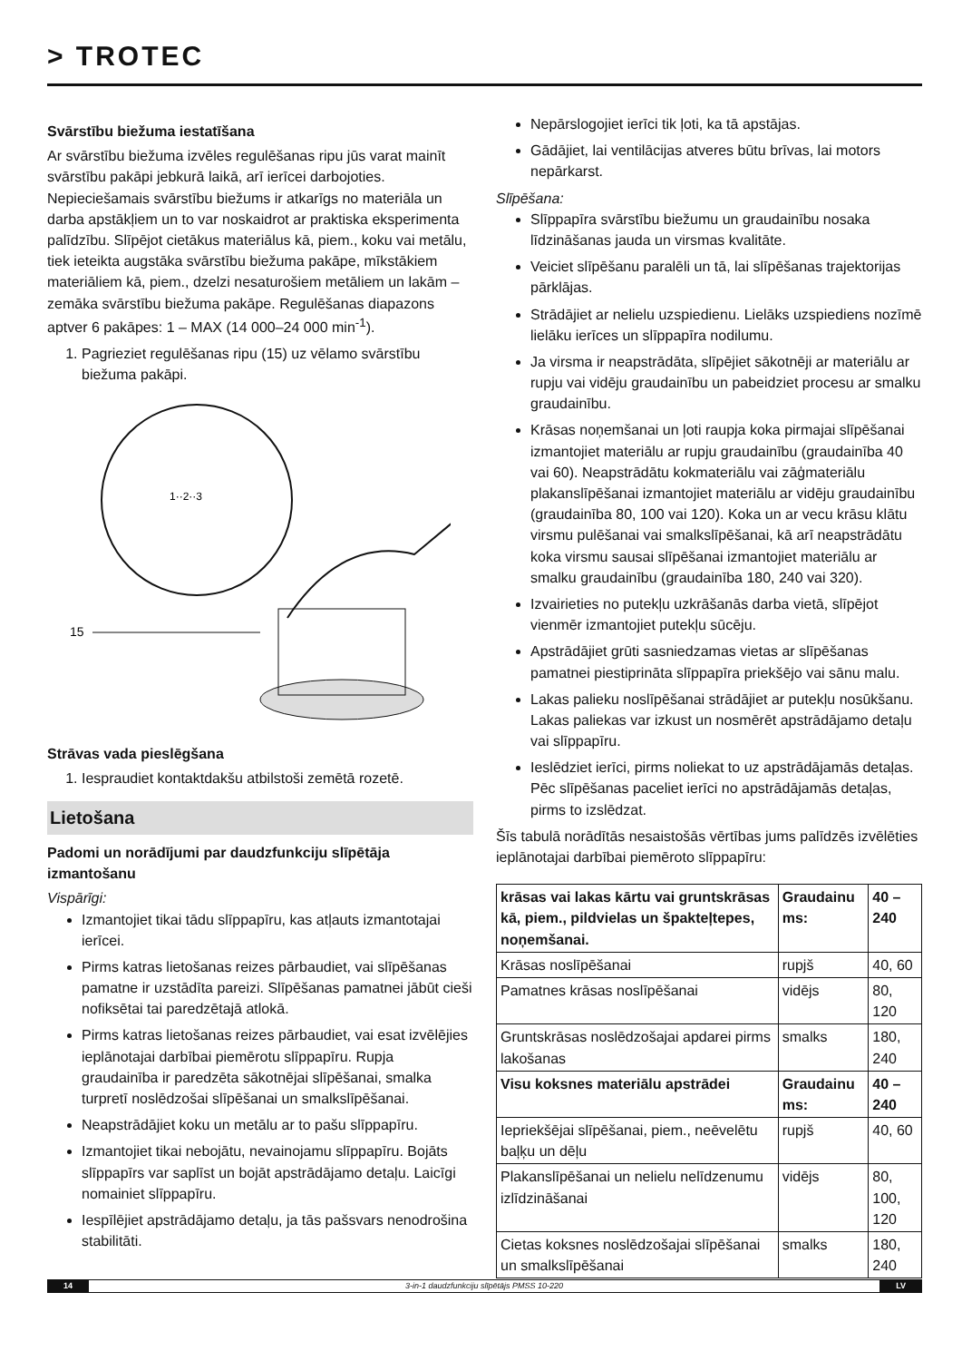> TROTEC
Svārstību biežuma iestatīšana
Ar svārstību biežuma izvēles regulēšanas ripu jūs varat mainīt svārstību pakāpi jebkurā laikā, arī ierīcei darbojoties. Nepieciešamais svārstību biežums ir atkarīgs no materiāla un darba apstākļiem un to var noskaidrot ar praktiska eksperimenta palīdzību. Slīpējot cietākus materiālus kā, piem., koku vai metālu, tiek ieteikta augstāka svārstību biežuma pakāpe, mīkstākiem materiāliem kā, piem., dzelzi nesaturošiem metāliem un lakām – zemāka svārstību biežuma pakāpe. Regulēšanas diapazons aptver 6 pakāpes: 1 – MAX (14 000–24 000 min<sup>-1</sup>).
1. Pagrieziet regulēšanas ripu (15) uz vēlamo svārstību biežuma pakāpi.
1··2··3
15
Strāvas vada pieslēgšana
1. Iespraudiet kontaktdakšu atbilstoši zemētā rozetē.
Lietošana
Padomi un norādījumi par daudzfunkciju slīpētāja izmantošanu
Vispārīgi:
Izmantojiet tikai tādu slīppapīru, kas atļauts izmantotajai ierīcei.
Pirms katras lietošanas reizes pārbaudiet, vai slīpēšanas pamatne ir uzstādīta pareizi. Slīpēšanas pamatnei jābūt cieši nofiksētai tai paredzētajā atlokā.
Pirms katras lietošanas reizes pārbaudiet, vai esat izvēlējies ieplānotajai darbībai piemērotu slīppapīru. Rupja graudainība ir paredzēta sākotnējai slīpēšanai, smalka turpretī noslēdzošai slīpēšanai un smalkslīpēšanai.
Neapstrādājiet koku un metālu ar to pašu slīppapīru.
Izmantojiet tikai nebojātu, nevainojamu slīppapīru. Bojāts slīppapīrs var saplīst un bojāt apstrādājamo detaļu. Laicīgi nomainiet slīppapīru.
Iespīlējiet apstrādājamo detaļu, ja tās pašsvars nenodrošina stabilitāti.
Nepārslogojiet ierīci tik ļoti, ka tā apstājas.
Gādājiet, lai ventilācijas atveres būtu brīvas, lai motors nepārkarst.
Slīpēšana:
Slīppapīra svārstību biežumu un graudainību nosaka līdzināšanas jauda un virsmas kvalitāte.
Veiciet slīpēšanu paralēli un tā, lai slīpēšanas trajektorijas pārklājas.
Strādājiet ar nelielu uzspiedienu. Lielāks uzspiediens nozīmē lielāku ierīces un slīppapīra nodilumu.
Ja virsma ir neapstrādāta, slīpējiet sākotnēji ar materiālu ar rupju vai vidēju graudainību un pabeidziet procesu ar smalku graudainību.
Krāsas noņemšanai un ļoti raupja koka pirmajai slīpēšanai izmantojiet materiālu ar rupju graudainību (graudainība 40 vai 60). Neapstrādātu kokmateriālu vai zāģmateriālu plakanslīpēšanai izmantojiet materiālu ar vidēju graudainību (graudainība 80, 100 vai 120). Koka un ar vecu krāsu klātu virsmu pulēšanai vai smalkslīpēšanai, kā arī neapstrādātu koka virsmu sausai slīpēšanai izmantojiet materiālu ar smalku graudainību (graudainība 180, 240 vai 320).
Izvairieties no putekļu uzkrāšanās darba vietā, slīpējot vienmēr izmantojiet putekļu sūcēju.
Apstrādājiet grūti sasniedzamas vietas ar slīpēšanas pamatnei piestiprināta slīppapīra priekšējo vai sānu malu.
Lakas palieku noslīpēšanai strādājiet ar putekļu nosūkšanu. Lakas paliekas var izkust un nosmērēt apstrādājamo detaļu vai slīppapīru.
Ieslēdziet ierīci, pirms noliekat to uz apstrādājamās detaļas. Pēc slīpēšanas paceliet ierīci no apstrādājamās detaļas, pirms to izslēdzat.
Šīs tabulā norādītās nesaistošās vērtības jums palīdzēs izvēlēties ieplānotajai darbībai piemēroto slīppapīru:
| krāsas vai lakas kārtu vai gruntskrāsas kā, piem., pildvielas un špakteļtepes, noņemšanai. | Graudainu ms: | 40 – 240 |
| Krāsas noslīpēšanai | rupjš | 40, 60 |
| Pamatnes krāsas noslīpēšanai | vidējs | 80, 120 |
| Gruntskrāsas noslēdzošajai apdarei pirms lakošanas | smalks | 180, 240 |
| Visu koksnes materiālu apstrādei | Graudainu ms: | 40 – 240 |
| Iepriekšējai slīpēšanai, piem., neēvelētu baļķu un dēļu | rupjš | 40, 60 |
| Plakanslīpēšanai un nelielu nelīdzenumu izlīdzināšanai | vidējs | 80, 100, 120 |
| Cietas koksnes noslēdzošajai slīpēšanai un smalkslīpēšanai | smalks | 180, 240 |
14 3-in-1 daudzfunkciju slīpētājs PMSS 10-220 LV